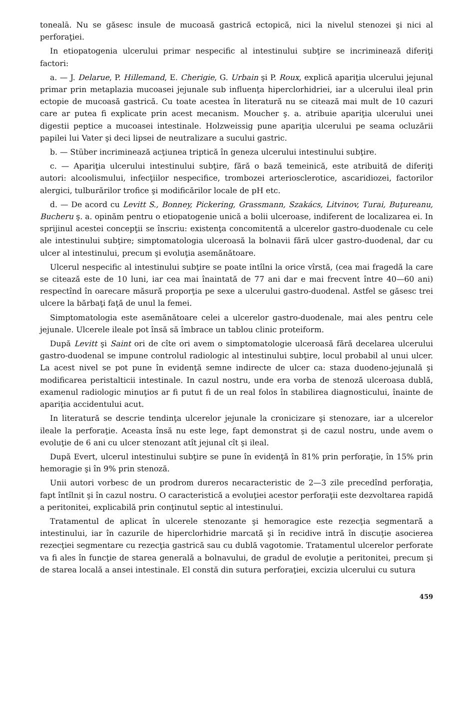tonealā. Nu se găsesc insule de mucoasă gastrică ectopică, nici la nivelul stenozei şi nici al perforaţiei.
In etiopatogenia ulcerului primar nespecific al intestinului subţire se incriminează diferiţi factori:
a. — J. Delarue, P. Hillemand, E. Cherigie, G. Urbain şi P. Roux, explică apariţia ulcerului jejunal primar prin metaplazia mucoasei jejunale sub influenţa hiperclorhidriei, iar a ulcerului ileal prin ectopie de mucoasă gastrică. Cu toate acestea în literatură nu se citează mai mult de 10 cazuri care ar putea fi explicate prin acest mecanism. Moucher ş. a. atribuie apariţia ulcerului unei digestii peptice a mucoasei intestinale. Holzweissig pune apariţia ulcerului pe seama ocluzării papilei lui Vater şi deci lipsei de neutralizare a sucului gastric.
b. — Stüber incriminează acţiunea triptică în geneza ulcerului intestinului subţire.
c. — Apariţia ulcerului intestinului subţire, fără o bază temeinică, este atribuită de diferiţi autori: alcoolismului, infecţiilor nespecifice, trombozei arteriosclerotice, ascaridiozei, factorilor alergici, tulburărilor trofice şi modificărilor locale de pH etc.
d. — De acord cu Levitt S., Bonney, Pickering, Grassmann, Szakács, Litvinov, Turai, Buţureanu, Bucheru ş. a. opinăm pentru o etiopatogenie unică a bolii ulceroase, indiferent de localizarea ei. In sprijinul acestei concepţii se înscriu: existenţa concomitentă a ulcerelor gastro-duodenale cu cele ale intestinului subţire; simptomatologia ulceroasă la bolnavii fără ulcer gastro-duodenal, dar cu ulcer al intestinului, precum şi evoluţia asemănătoare.
Ulcerul nespecific al intestinului subţire se poate intîlni la orice vîrstă, (cea mai fragedă la care se citează este de 10 luni, iar cea mai înaintată de 77 ani dar e mai frecvent între 40—60 ani) respectînd în oarecare măsură proporţia pe sexe a ulcerului gastro-duodenal. Astfel se găsesc trei ulcere la bărbaţi faţă de unul la femei.
Simptomatologia este asemănătoare celei a ulcerelor gastro-duodenale, mai ales pentru cele jejunale. Ulcerele ileale pot însă să îmbrace un tablou clinic proteiform.
După Levitt şi Saint ori de cîte ori avem o simptomatologie ulceroasă fără decelarea ulcerului gastro-duodenal se impune controlul radiologic al intestinului subţire, locul probabil al unui ulcer. La acest nivel se pot pune în evidenţă semne indirecte de ulcer ca: staza duodeno-jejunală şi modificarea peristalticii intestinale. In cazul nostru, unde era vorba de stenoză ulceroasa dublă, examenul radiologic minuţios ar fi putut fi de un real folos în stabilirea diagnosticului, înainte de apariţia accidentului acut.
In literatură se descrie tendinţa ulcerelor jejunale la cronicizare şi stenozare, iar a ulcerelor ileale la perforaţie. Aceasta însă nu este lege, fapt demonstrat şi de cazul nostru, unde avem o evoluţie de 6 ani cu ulcer stenozant atît jejunal cît şi ileal.
După Evert, ulcerul intestinului subţire se pune în evidenţă în 81% prin perforaţie, în 15% prin hemoragie şi în 9% prin stenoză.
Unii autori vorbesc de un prodrom dureros necaracteristic de 2—3 zile precedînd perforaţia, fapt întîlnit şi în cazul nostru. O caracteristică a evoluţiei acestor perforaţii este dezvoltarea rapidă a peritonitei, explicabilă prin conţinutul septic al intestinului.
Tratamentul de aplicat în ulcerele stenozante şi hemoragice este rezecţia segmentară a intestinului, iar în cazurile de hiperclorhidrie marcată şi în recidive intră în discuţie asocierea rezecţiei segmentare cu rezecţia gastrică sau cu dublă vagotomie. Tratamentul ulcerelor perforate va fi ales în funcţie de starea generală a bolnavului, de gradul de evoluţie a peritonitei, precum şi de starea locală a ansei intestinale. El constă din sutura perforaţiei, excizia ulcerului cu sutura
459